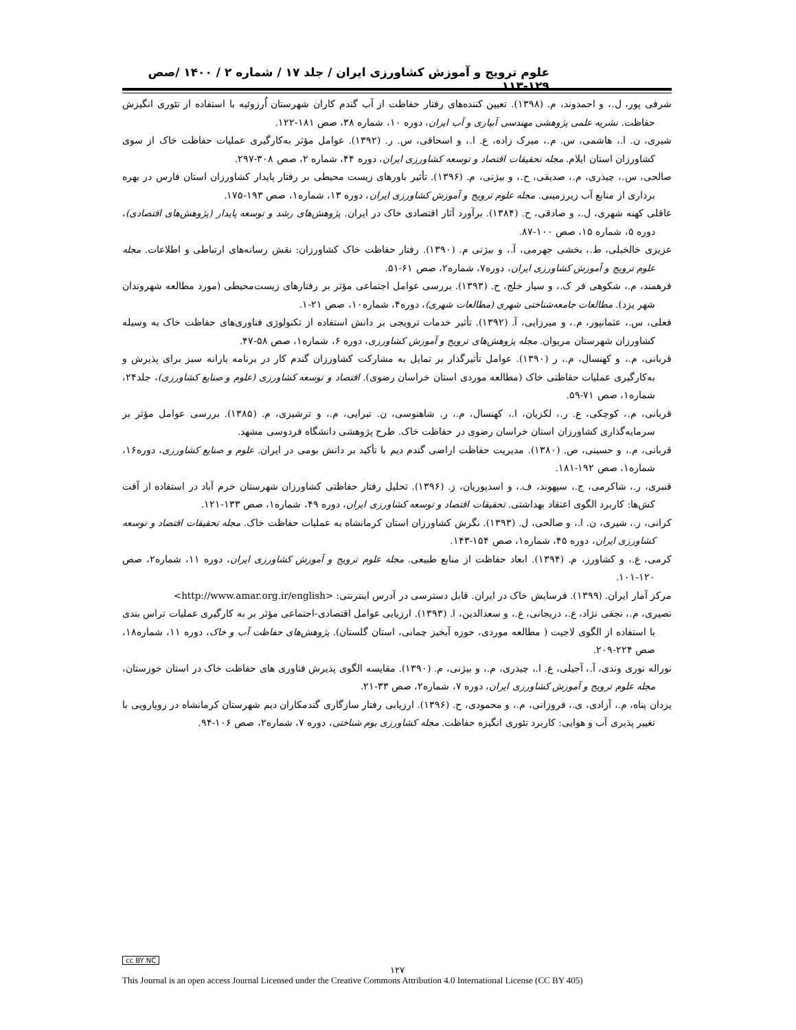علوم ترویج و آموزش کشاورزی ایران / جلد ۱۷ / شماره ۲ / ۱۴۰۰ /صص ۱۲۹-۱۱۳
شرفی پور، ل.، و احمدوند، م. (۱۳۹۸). تعیین کننده‌های رفتار حفاظت از آب گندم کاران شهرستان اُرزوئیه با استفاده از تئوری انگیزش حفاظت. نشریه علمی پژوهشی مهندسی آبیاری و آب ایران، دوره ۱۰، شماره ۳۸، صص ۱۸۱-۱۲۲.
شیری، ن. ا.، هاشمی، س. م.، میرک زاده، ع. ا.، و اسحاقی، س. ر. (۱۳۹۲). عوامل مؤثر به‌کارگیری عملیات حفاظت خاک از سوی کشاورزان استان ایلام. مجله تحقیقات اقتصاد و توسعه کشاورزی ایران، دوره ۴۴، شماره ۲، صص ۳۰۸-۲۹۷.
صالحی، س.، چیذری، م.، صدیقی، ح.، و بیژنی، م. (۱۳۹۶). تأثیر باورهای زیست محیطی بر رفتار پایدار کشاورزان استان فارس در بهره برداری از منابع آب زیرزمینی. مجله علوم ترویج و آموزش کشاورزی ایران، دوره ۱۳، شماره۱، صص ۱۹۳-۱۷۵.
عاقلی کهنه شهری، ل.، و صادقی، ح. (۱۳۸۴). برآورد آثار اقتصادی خاک در ایران. پژوهش‌های رشد و توسعه پایدار (پژوهش‌های اقتصادی)، دوره ۵، شماره ۱۵، صص ۱۰۰-۸۷.
عزیزی خالخیلی، ط.، بخشی جهرمی، آ.، و بیژنی م. (۱۳۹۰). رفتار حفاظت خاک کشاورزان: نقش رسانه‌های ارتباطی و اطلاعات. مجله علوم ترویج و آموزش کشاورزی ایران، دوره۷، شماره۲، صص ۶۱-۵۱.
فرهمند، م.، شکوهی فر ک.، و سیار خلج، ح. (۱۳۹۳). بررسی عوامل اجتماعی مؤثر بر رفتارهای زیست‌محیطی (مورد مطالعه شهروندان شهر یزد). مطالعات جامعه‌شناختی شهری (مطالعات شهری)، دوره۴، شماره۱۰، صص ۲۱-۱.
فعلی، س.، عثمانپور، م.، و میرزایی، آ. (۱۳۹۲). تأثیر خدمات ترویجی بر دانش استفاده از تکنولوژی فناوری‌های حفاظت خاک به وسیله کشاورزان شهرستان مریوان. مجله پژوهش‌های ترویج و آموزش کشاورزی، دوره ۶، شماره۱، صص ۵۸-۴۷.
قربانی، م.، و کهنسال، م.، ر (۱۳۹۰). عوامل تأثیرگذار بر تمایل به مشارکت کشاورزان گندم کار در برنامه یارانه سبز برای پذیرش و به‌کارگیری عملیات حفاظتی خاک (مطالعه موردی استان خراسان رضوی). اقتصاد و توسعه کشاورزی (علوم و صنایع کشاورزی)، جلد۲۴، شماره۱، صص ۷۱-۵۹.
قربانی، م.، کوچکی، ع. ر.، لکزیان، ا.، کهنسال، م.، ر. شاهنوسی، ن. تبرایی، م.، و ترشیزی، م. (۱۳۸۵). بررسی عوامل مؤثر بر سرمایه‌گذاری کشاورزان استان خراسان رضوی در حفاظت خاک. طرح پژوهشی دانشگاه فردوسی مشهد.
قربانی، م.، و حسینی، ص. (۱۳۸۰). مدیریت حفاظت اراضی گندم دیم با تأکید بر دانش بومی در ایران. علوم و صنایع کشاورزی، دوره۱۶، شماره۱، صص ۱۹۲-۱۸۱.
قنبری، ر.، شاکرمی، ج.، سپهوند، ف.، و اسدپوریان، ز. (۱۳۹۶). تحلیل رفتار حفاظتی کشاورزان شهرستان خرم آباد در استفاده از آفت کش‌ها: کاربرد الگوی اعتقاد بهداشتی. تحقیقات اقتصاد و توسعه کشاورزی ایران، دوره ۴۹، شماره۱، صص ۱۳۳-۱۲۱.
کرانی، ز.، شیری، ن. ا.، و صالحی، ل. (۱۳۹۳). نگرش کشاورزان استان کرمانشاه به عملیات حفاظت خاک. مجله تحقیقات اقتصاد و توسعه کشاورزی ایران، دوره ۴۵، شماره۱، صص ۱۵۴-۱۴۳.
کرمی، ع.، و کشاورز، م. (۱۳۹۴). ابعاد حفاظت از منابع طبیعی. مجله علوم ترویج و آموزش کشاورزی ایران، دوره ۱۱، شماره۲، صص ۱۲۰-۱۰۱.
مرکز آمار ایران. (۱۳۹۹). فرسایش خاک در ایران. قابل دسترسی در آدرس اینترنتی: <http://www.amar.org.ir/english>
نصیری، م.، نجفی نژاد، ع.، دریجانی، ع.، و سعدالدین، ا. (۱۳۹۳). ارزیابی عوامل اقتصادی-اجتماعی مؤثر بر به کارگیری عملیات تراس بندی با استفاده از الگوی لاجیت ( مطالعه موردی، حوزه آبخیز چمانی، استان گلستان). پژوهش‌های حفاظت آب و خاک، دوره ۱۱، شماره۱۸، صص ۲۲۴-۲۰۹.
نوراله نوری وندی، آ.، آجیلی، ع. ا.، چیذری، م.، و بیژنی، م. (۱۳۹۰). مقایسه الگوی پذیرش فناوری های حفاظت خاک در استان خوزستان، مجله علوم ترویج و آموزش کشاورزی ایران، دوره ۷، شماره۲، صص ۳۳-۲۱.
یزدان پناه، م.، آزادی، ی.، فروزانی، م.، و محمودی، ح. (۱۳۹۶). ارزیابی رفتار سازگاری گندمکاران دیم شهرستان کرمانشاه در رویارویی با تغییر پذیری آب و هوایی: کاربرد تئوری انگیزه حفاظت. مجله کشاورزی بوم شناختی، دوره ۷، شماره۲، صص ۱۰۶-۹۴.
cc BY NC
۱۲۷
This Journal is an open access Journal Licensed under the Creative Commons Attribution 4.0 International License (CC BY 405)